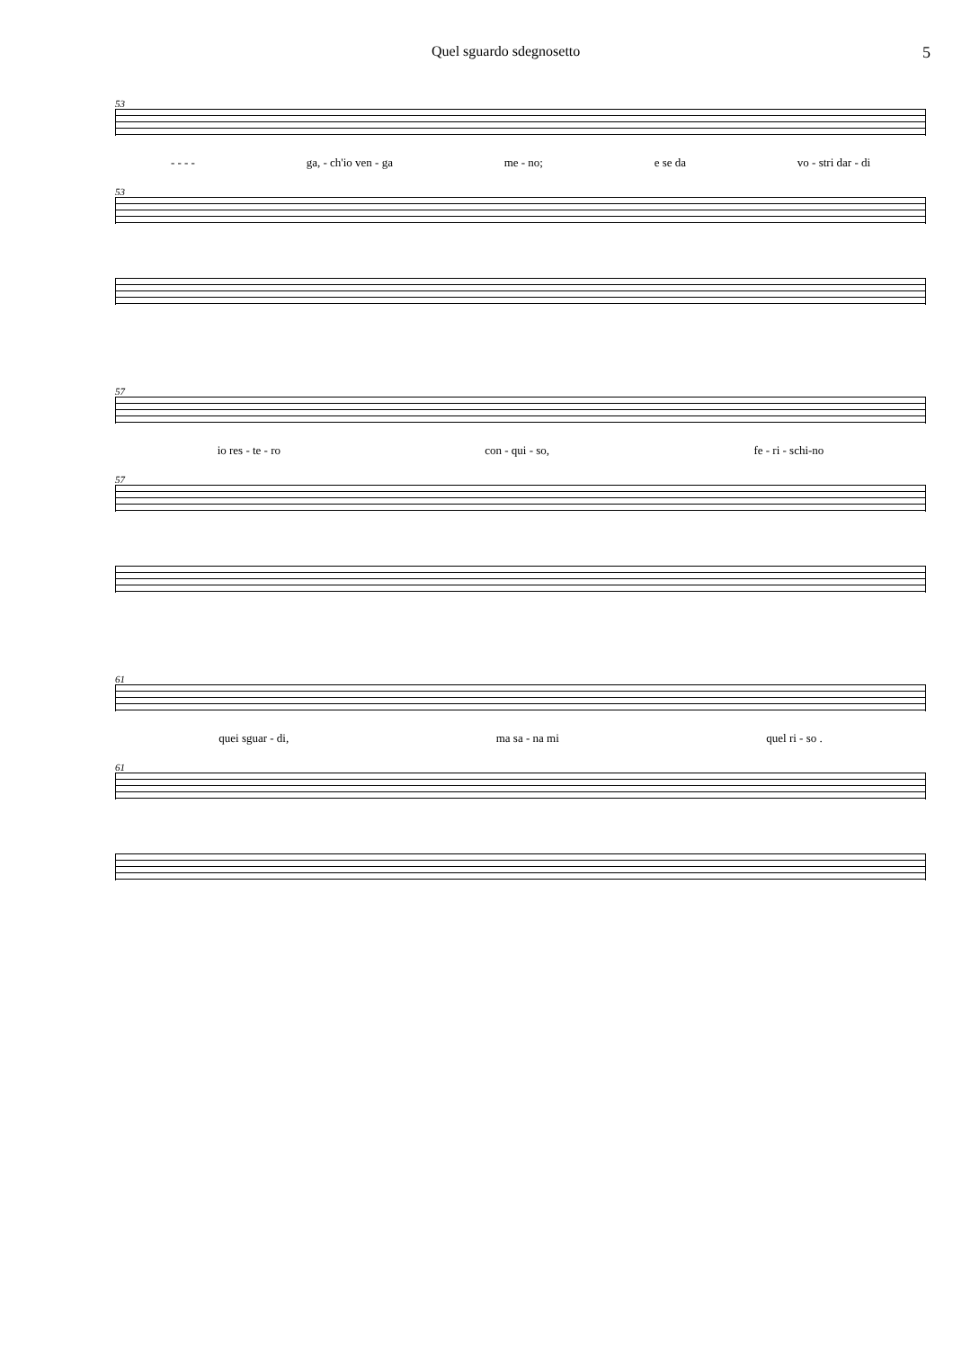Quel sguardo sdegnosetto 5
53
- - - - ga, - ch'io ven - ga me - no; e se da vo - stri dar - di
53
57
io res - te - ro con - qui - so, fe - ri - schi-no
57
61
quei sguar - di, ma sa - na mi quel ri - so .
61